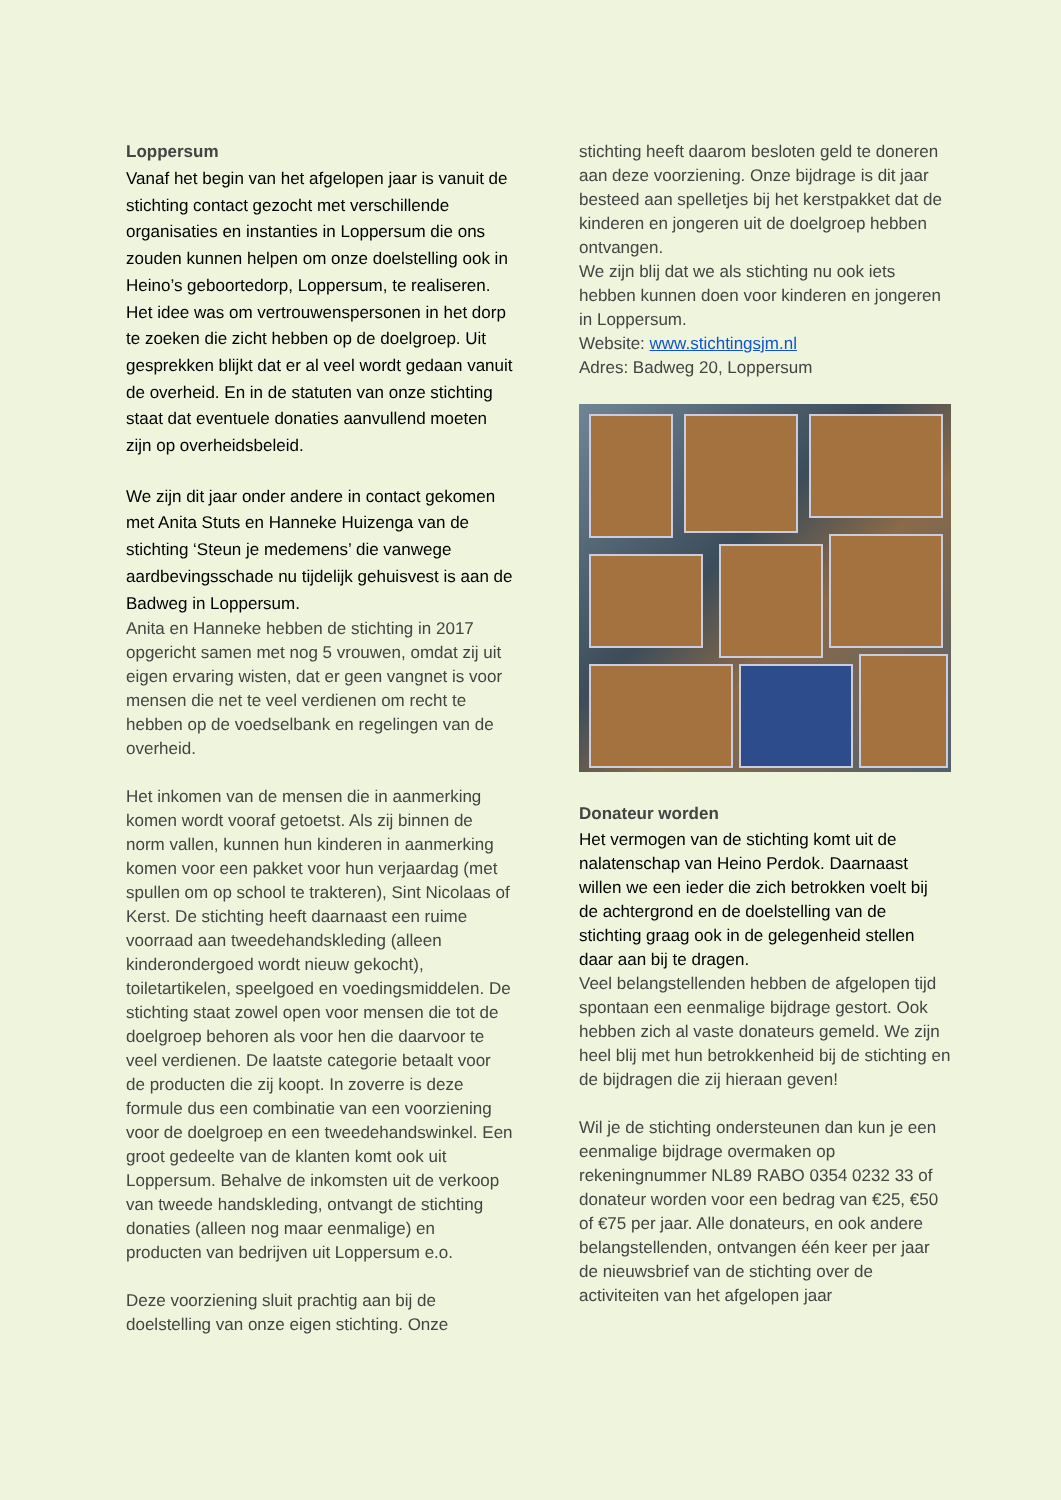Loppersum
Vanaf het begin van het afgelopen jaar is vanuit de stichting contact gezocht met verschillende organisaties en instanties in Loppersum die ons zouden kunnen helpen om onze doelstelling ook in Heino’s geboortedorp, Loppersum, te realiseren. Het idee was om vertrouwenspersonen in het dorp te zoeken die zicht hebben op de doelgroep. Uit gesprekken blijkt dat er al veel wordt gedaan vanuit de overheid. En in de statuten van onze stichting staat dat eventuele donaties aanvullend moeten zijn op overheidsbeleid.
We zijn dit jaar onder andere in contact gekomen met Anita Stuts en Hanneke Huizenga van de stichting ‘Steun je medemens’ die vanwege aardbevingsschade nu tijdelijk gehuisvest is aan de Badweg in Loppersum.
Anita en Hanneke hebben de stichting in 2017 opgericht samen met nog 5 vrouwen, omdat zij uit eigen ervaring wisten, dat er geen vangnet is voor mensen die net te veel verdienen om recht te hebben op de voedselbank en regelingen van de overheid.
Het inkomen van de mensen die in aanmerking komen wordt vooraf getoetst. Als zij binnen de norm vallen, kunnen hun kinderen in aanmerking komen voor een pakket voor hun verjaardag (met spullen om op school te trakteren), Sint Nicolaas of Kerst. De stichting heeft daarnaast een ruime voorraad aan tweedehandskleding (alleen kinderondergoed wordt nieuw gekocht), toiletartikelen, speelgoed en voedingsmiddelen. De stichting staat zowel open voor mensen die tot de doelgroep behoren als voor hen die daarvoor te veel verdienen. De laatste categorie betaalt voor de producten die zij koopt. In zoverre is deze formule dus een combinatie van een voorziening voor de doelgroep en een tweedehandswinkel. Een groot gedeelte van de klanten komt ook uit Loppersum. Behalve de inkomsten uit de verkoop van tweede handskleding, ontvangt de stichting donaties (alleen nog maar eenmalige) en producten van bedrijven uit Loppersum e.o.
Deze voorziening sluit prachtig aan bij de doelstelling van onze eigen stichting. Onze
stichting heeft daarom besloten geld te doneren aan deze voorziening. Onze bijdrage is dit jaar besteed aan spelletjes bij het kerstpakket dat de kinderen en jongeren uit de doelgroep hebben ontvangen.
We zijn blij dat we als stichting nu ook iets hebben kunnen doen voor kinderen en jongeren in Loppersum.
Website: www.stichtingsjm.nl
Adres: Badweg 20, Loppersum
Donateur worden
Het vermogen van de stichting komt uit de nalatenschap van Heino Perdok. Daarnaast willen we een ieder die zich betrokken voelt bij de achtergrond en de doelstelling van de stichting graag ook in de gelegenheid stellen daar aan bij te dragen.
Veel belangstellenden hebben de afgelopen tijd spontaan een eenmalige bijdrage gestort. Ook hebben zich al vaste donateurs gemeld. We zijn heel blij met hun betrokkenheid bij de stichting en de bijdragen die zij hieraan geven!
Wil je de stichting ondersteunen dan kun je een eenmalige bijdrage overmaken op rekeningnummer NL89 RABO 0354 0232 33 of donateur worden voor een bedrag van €25, €50 of €75 per jaar. Alle donateurs, en ook andere belangstellenden, ontvangen één keer per jaar de nieuwsbrief van de stichting over de activiteiten van het afgelopen jaar